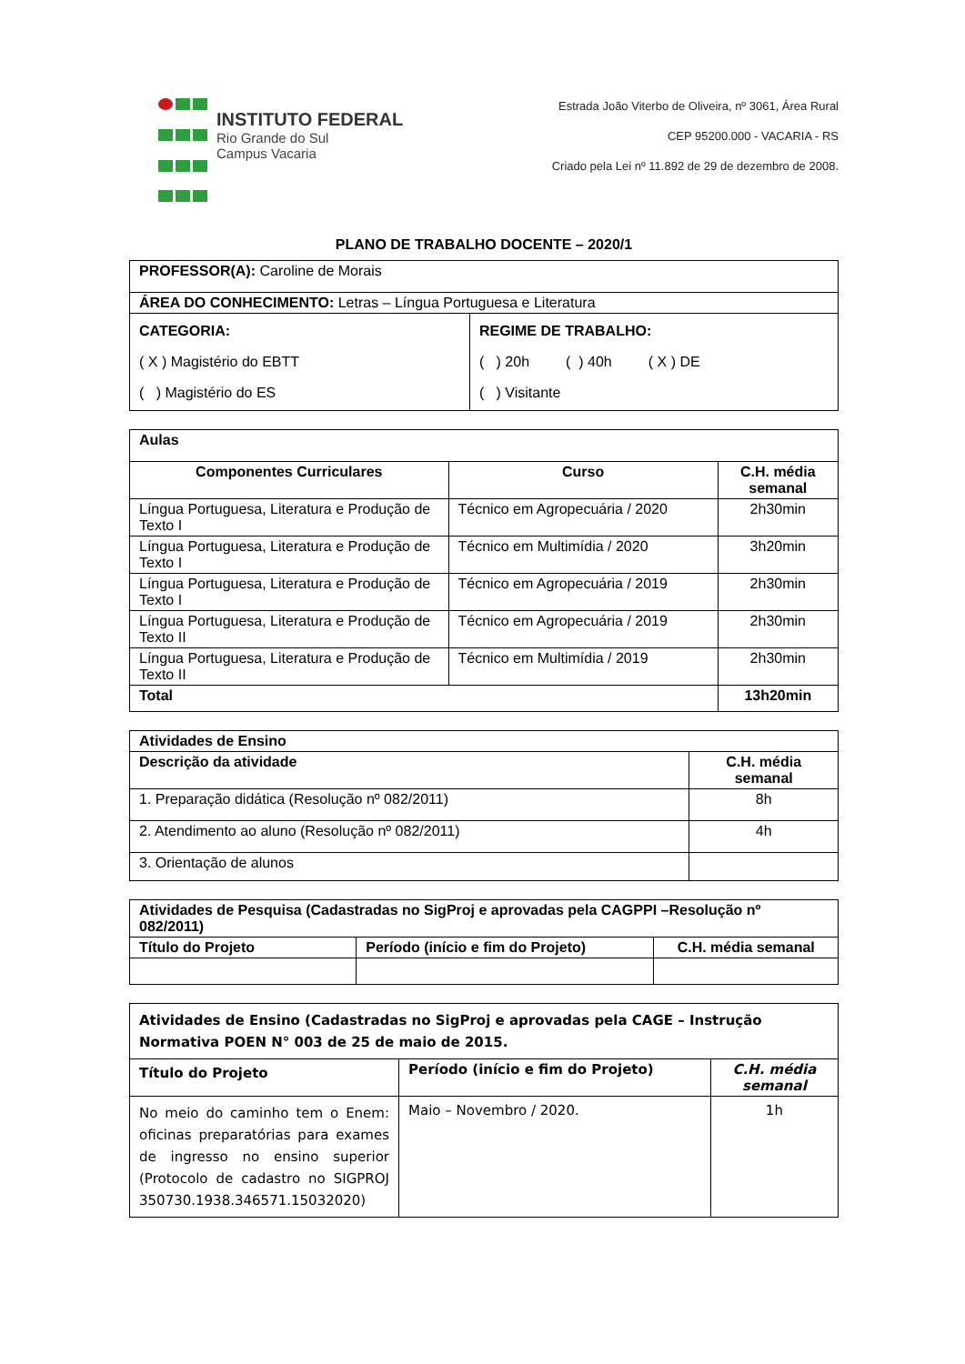INSTITUTO FEDERAL
Rio Grande do Sul
Campus Vacaria
Estrada João Viterbo de Oliveira, nº 3061, Área Rural
CEP 95200.000 - VACARIA - RS
Criado pela Lei nº 11.892 de 29 de dezembro de 2008.
PLANO DE TRABALHO DOCENTE – 2020/1
| PROFESSOR(A): Caroline de Morais | |
| ÁREA DO CONHECIMENTO: Letras – Língua Portuguesa e Literatura | |
| CATEGORIA: ( X ) Magistério do EBTT ( ) Magistério do ES | REGIME DE TRABALHO: ( ) 20h ( ) 40h ( X ) DE ( ) Visitante |
| Aulas | | |
| --- | --- | --- |
| Componentes Curriculares | Curso | C.H. média semanal |
| Língua Portuguesa, Literatura e Produção de Texto I | Técnico em Agropecuária / 2020 | 2h30min |
| Língua Portuguesa, Literatura e Produção de Texto I | Técnico em Multimídia / 2020 | 3h20min |
| Língua Portuguesa, Literatura e Produção de Texto I | Técnico em Agropecuária / 2019 | 2h30min |
| Língua Portuguesa, Literatura e Produção de Texto II | Técnico em Agropecuária / 2019 | 2h30min |
| Língua Portuguesa, Literatura e Produção de Texto II | Técnico em Multimídia / 2019 | 2h30min |
| Total | | 13h20min |
| Atividades de Ensino | |
| --- | --- |
| Descrição da atividade | C.H. média semanal |
| 1. Preparação didática (Resolução nº 082/2011) | 8h |
| 2. Atendimento ao aluno (Resolução nº 082/2011) | 4h |
| 3. Orientação de alunos | |
| Atividades de Pesquisa (Cadastradas no SigProj e aprovadas pela CAGPPI –Resolução nº 082/2011) | | |
| --- | --- | --- |
| Título do Projeto | Período (início e fim do Projeto) | C.H. média semanal |
| Atividades de Ensino (Cadastradas no SigProj e aprovadas pela CAGE – Instrução Normativa POEN N° 003 de 25 de maio de 2015. | | |
| --- | --- | --- |
| Título do Projeto | Período (início e fim do Projeto) | C.H. média semanal |
| No meio do caminho tem o Enem: oficinas preparatórias para exames de ingresso no ensino superior (Protocolo de cadastro no SIGPROJ 350730.1938.346571.15032020) | Maio – Novembro / 2020. | 1h |